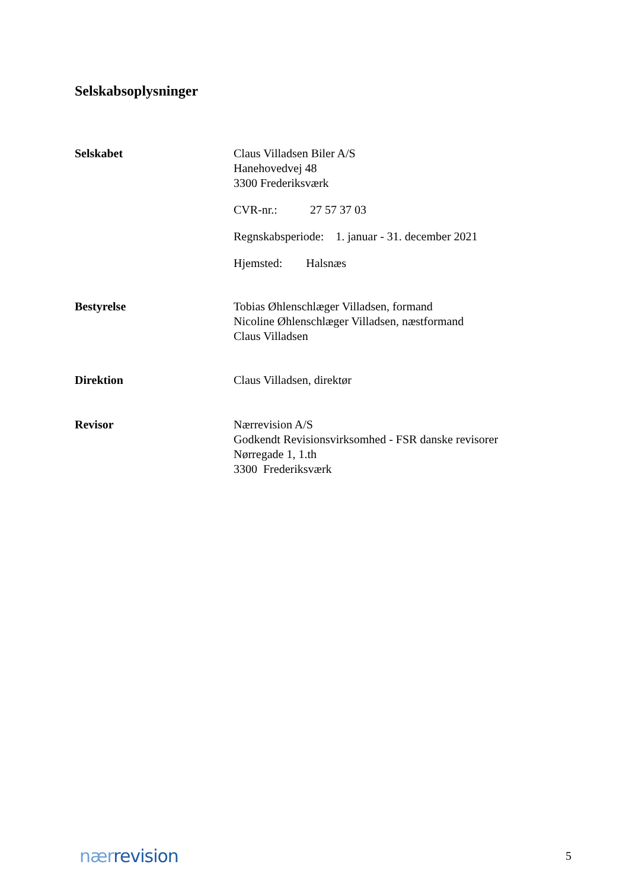Selskabsoplysninger
Selskabet Claus Villadsen Biler A/S
Hanehovedvej 48
3300 Frederiksværk
CVR-nr.: 27 57 37 03
Regnskabsperiode: 1. januar - 31. december 2021
Hjemsted: Halsnæs
Bestyrelse Tobias Øhlenschlæger Villadsen, formand
Nicoline Øhlenschlæger Villadsen, næstformand
Claus Villadsen
Direktion Claus Villadsen, direktør
Revisor Nærrevision A/S
Godkendt Revisionsvirksomhed - FSR danske revisorer
Nørregade 1, 1.th
3300 Frederiksværk
nærrevision
5